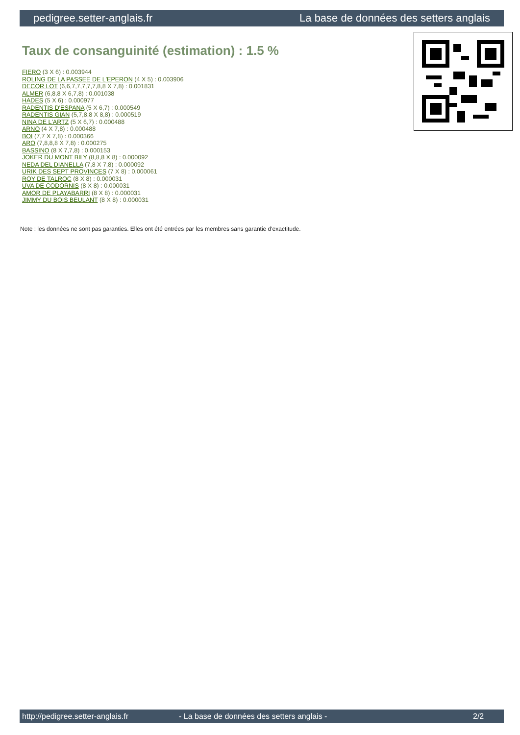pedigree.setter-anglais.fr La base de données des setters anglais
Taux de consanguinité (estimation) : 1.5 %
FIERO (3 X 6) : 0.003944
ROLING DE LA PASSEE DE L'EPERON (4 X 5) : 0.003906
DECOR LOT (6,6,7,7,7,7,7,8,8 X 7,8) : 0.001831
ALMER (6,8,8 X 6,7,8) : 0.001038
HADES (5 X 6) : 0.000977
RADENTIS D'ESPANA (5 X 6,7) : 0.000549
RADENTIS GIAN (5,7,8,8 X 8,8) : 0.000519
NINA DE L'ARTZ (5 X 6,7) : 0.000488
ARNO (4 X 7,8) : 0.000488
BOI (7,7 X 7,8) : 0.000366
ARO (7,8,8,8 X 7,8) : 0.000275
BASSINO (8 X 7,7,8) : 0.000153
JOKER DU MONT BILY (8,8,8 X 8) : 0.000092
NEDA DEL DIANELLA (7,8 X 7,8) : 0.000092
URIK DES SEPT PROVINCES (7 X 8) : 0.000061
ROY DE TALROC (8 X 8) : 0.000031
UVA DE CODORNIS (8 X 8) : 0.000031
AMOR DE PLAYABARRI (8 X 8) : 0.000031
JIMMY DU BOIS BEULANT (8 X 8) : 0.000031
Note : les données ne sont pas garanties. Elles ont été entrées par les membres sans garantie d'exactitude.
http://pedigree.setter-anglais.fr - La base de données des setters anglais - 2/2